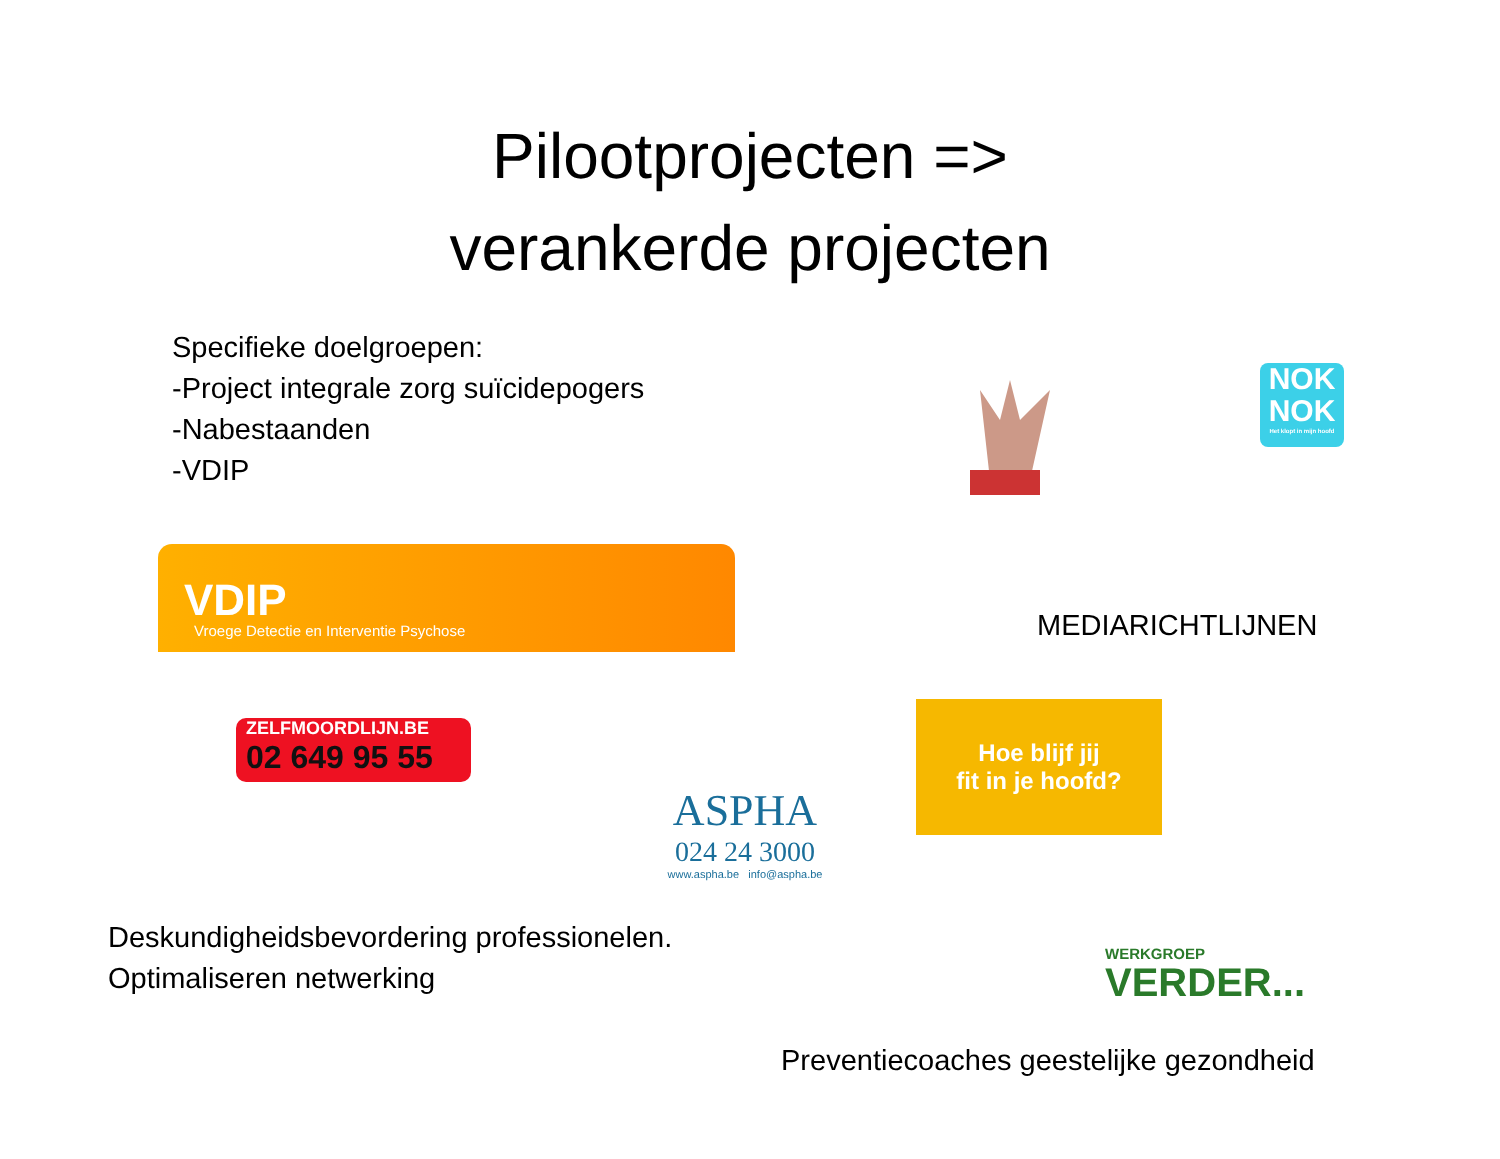Pilootprojecten =>
verankerde projecten
Specifieke doelgroepen:
-Project integrale zorg suïcidepogers
-Nabestaanden
-VDIP
NOK
NOK
Het klopt in mijn hoofd
VDIP
Vroege Detectie en Interventie Psychose
MEDIARICHTLIJNEN
ZELFMOORDLIJN.BE
02 649 95 55
Hoe blijf jij
fit in je hoofd?
ASPHA
024 24 3000
www.aspha.be info@aspha.be
Deskundigheidsbevordering professionelen.
Optimaliseren netwerking
WERKGROEP
VERDER...
Preventiecoaches geestelijke gezondheid